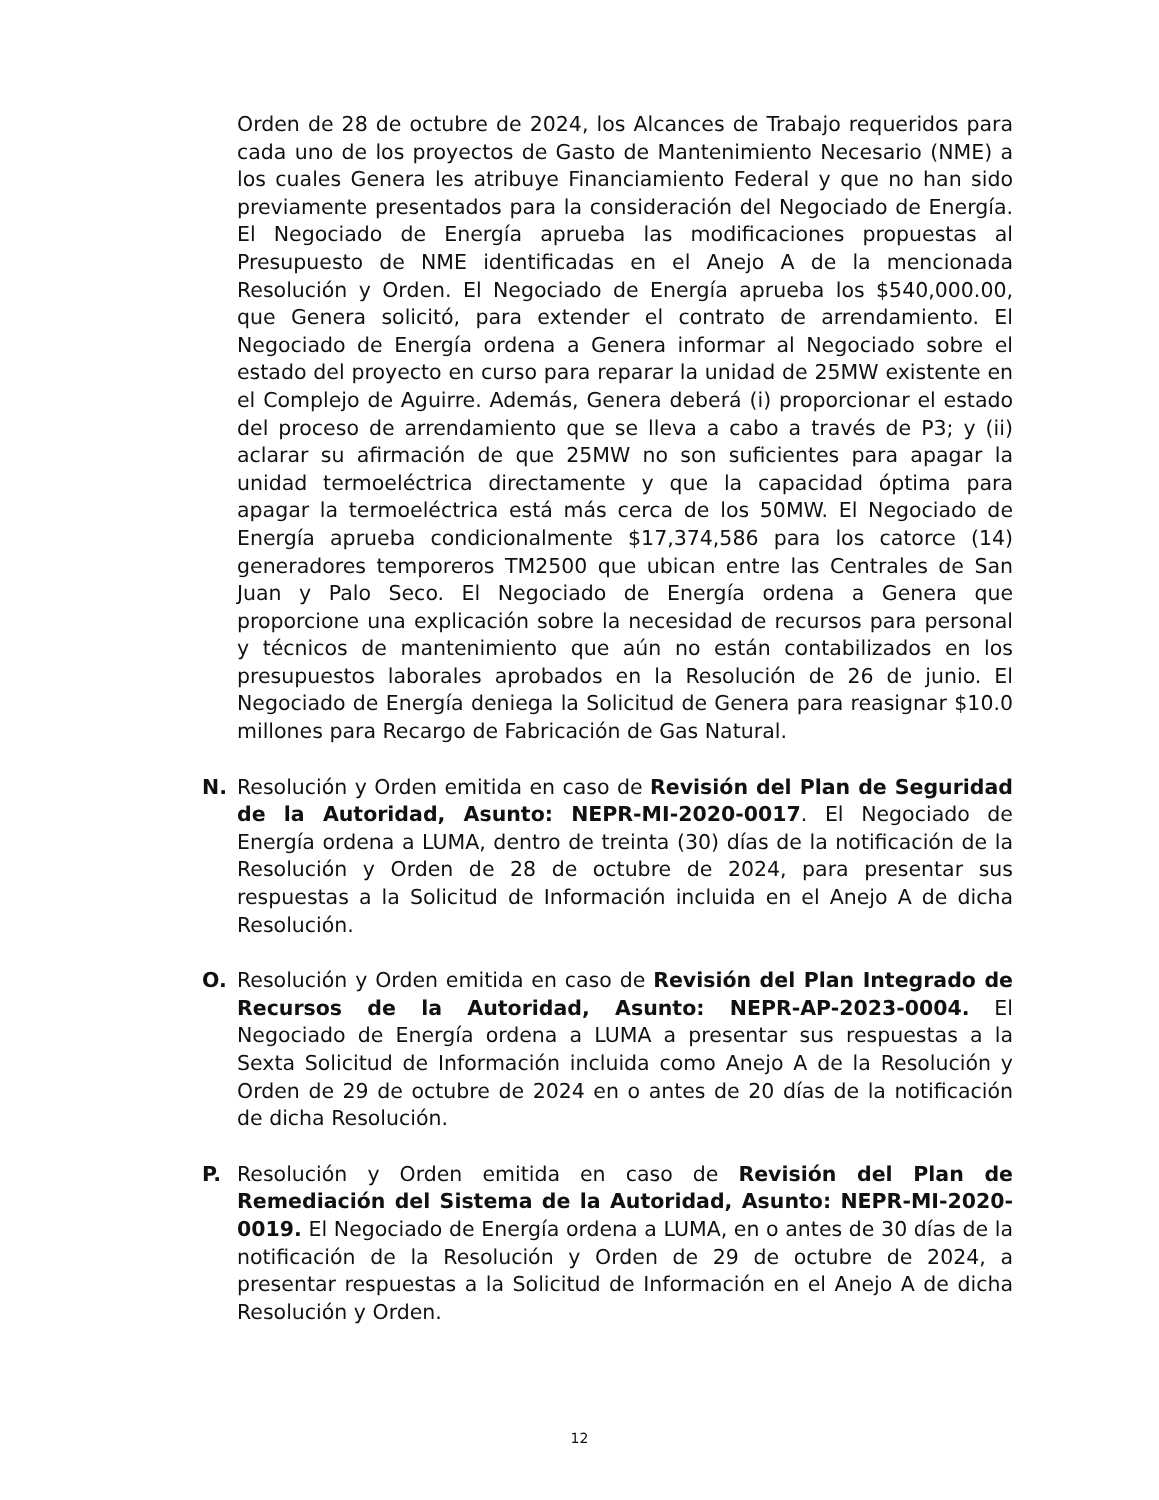Orden de 28 de octubre de 2024, los Alcances de Trabajo requeridos para cada uno de los proyectos de Gasto de Mantenimiento Necesario (NME) a los cuales Genera les atribuye Financiamiento Federal y que no han sido previamente presentados para la consideración del Negociado de Energía. El Negociado de Energía aprueba las modificaciones propuestas al Presupuesto de NME identificadas en el Anejo A de la mencionada Resolución y Orden. El Negociado de Energía aprueba los $540,000.00, que Genera solicitó, para extender el contrato de arrendamiento. El Negociado de Energía ordena a Genera informar al Negociado sobre el estado del proyecto en curso para reparar la unidad de 25MW existente en el Complejo de Aguirre. Además, Genera deberá (i) proporcionar el estado del proceso de arrendamiento que se lleva a cabo a través de P3; y (ii) aclarar su afirmación de que 25MW no son suficientes para apagar la unidad termoeléctrica directamente y que la capacidad óptima para apagar la termoeléctrica está más cerca de los 50MW. El Negociado de Energía aprueba condicionalmente $17,374,586 para los catorce (14) generadores temporeros TM2500 que ubican entre las Centrales de San Juan y Palo Seco. El Negociado de Energía ordena a Genera que proporcione una explicación sobre la necesidad de recursos para personal y técnicos de mantenimiento que aún no están contabilizados en los presupuestos laborales aprobados en la Resolución de 26 de junio. El Negociado de Energía deniega la Solicitud de Genera para reasignar $10.0 millones para Recargo de Fabricación de Gas Natural.
N. Resolución y Orden emitida en caso de Revisión del Plan de Seguridad de la Autoridad, Asunto: NEPR-MI-2020-0017. El Negociado de Energía ordena a LUMA, dentro de treinta (30) días de la notificación de la Resolución y Orden de 28 de octubre de 2024, para presentar sus respuestas a la Solicitud de Información incluida en el Anejo A de dicha Resolución.
O. Resolución y Orden emitida en caso de Revisión del Plan Integrado de Recursos de la Autoridad, Asunto: NEPR-AP-2023-0004. El Negociado de Energía ordena a LUMA a presentar sus respuestas a la Sexta Solicitud de Información incluida como Anejo A de la Resolución y Orden de 29 de octubre de 2024 en o antes de 20 días de la notificación de dicha Resolución.
P. Resolución y Orden emitida en caso de Revisión del Plan de Remediación del Sistema de la Autoridad, Asunto: NEPR-MI-2020-0019. El Negociado de Energía ordena a LUMA, en o antes de 30 días de la notificación de la Resolución y Orden de 29 de octubre de 2024, a presentar respuestas a la Solicitud de Información en el Anejo A de dicha Resolución y Orden.
12